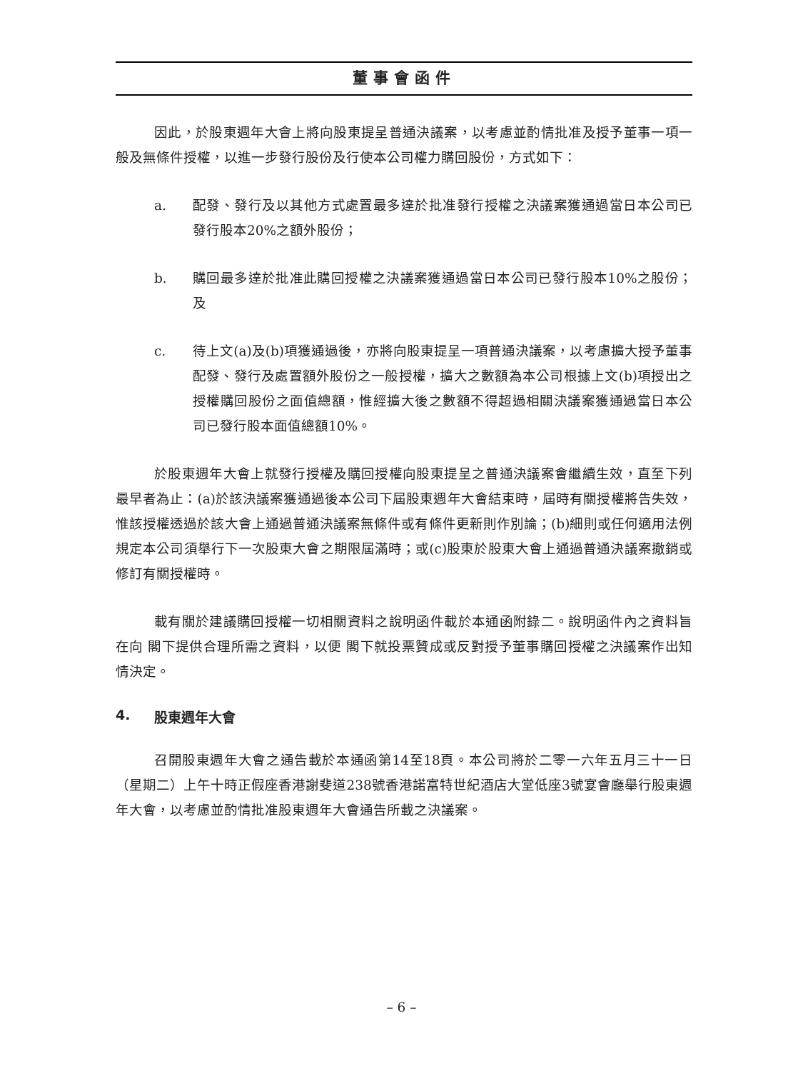董事會函件
因此，於股東週年大會上將向股東提呈普通決議案，以考慮並酌情批准及授予董事一項一般及無條件授權，以進一步發行股份及行使本公司權力購回股份，方式如下：
a. 配發、發行及以其他方式處置最多達於批准發行授權之決議案獲通過當日本公司已發行股本20%之額外股份；
b. 購回最多達於批准此購回授權之決議案獲通過當日本公司已發行股本10%之股份；及
c. 待上文(a)及(b)項獲通過後，亦將向股東提呈一項普通決議案，以考慮擴大授予董事配發、發行及處置額外股份之一般授權，擴大之數額為本公司根據上文(b)項授出之授權購回股份之面值總額，惟經擴大後之數額不得超過相關決議案獲通過當日本公司已發行股本面值總額10%。
於股東週年大會上就發行授權及購回授權向股東提呈之普通決議案會繼續生效，直至下列最早者為止：(a)於該決議案獲通過後本公司下屆股東週年大會結束時，屆時有關授權將告失效，惟該授權透過於該大會上通過普通決議案無條件或有條件更新則作別論；(b)細則或任何適用法例規定本公司須舉行下一次股東大會之期限屆滿時；或(c)股東於股東大會上通過普通決議案撤銷或修訂有關授權時。
載有關於建議購回授權一切相關資料之說明函件載於本通函附錄二。說明函件內之資料旨在向 閣下提供合理所需之資料，以便 閣下就投票贊成或反對授予董事購回授權之決議案作出知情決定。
4. 股東週年大會
召開股東週年大會之通告載於本通函第14至18頁。本公司將於二零一六年五月三十一日（星期二）上午十時正假座香港謝斐道238號香港諾富特世紀酒店大堂低座3號宴會廳舉行股東週年大會，以考慮並酌情批准股東週年大會通告所載之決議案。
– 6 –